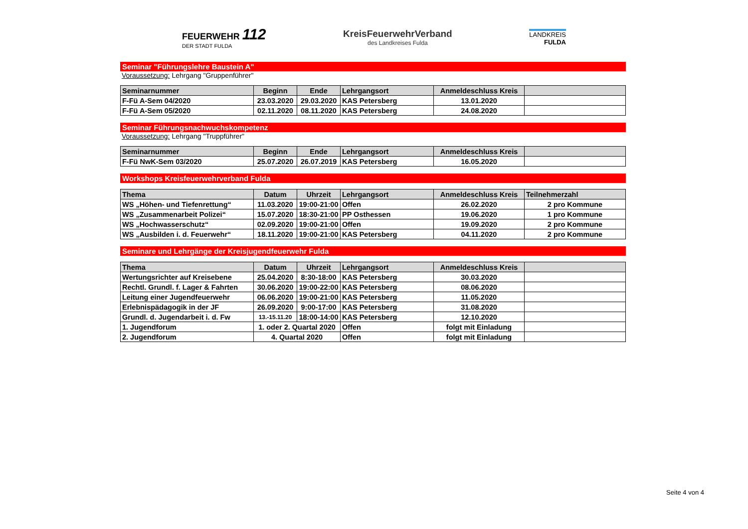FEUERWEHR 112
DER STADT FULDA
KreisFeuerwehrVerband
des Landkreises Fulda
LANDKREIS
FULDA
Seminar "Führungslehre Baustein A"
Voraussetzung: Lehrgang "Gruppenführer"
| Seminarnummer | Beginn | Ende | Lehrgangsort | Anmeldeschluss Kreis | |
| --- | --- | --- | --- | --- | --- |
| F-Fü A-Sem 04/2020 | 23.03.2020 | 29.03.2020 | KAS Petersberg | 13.01.2020 | |
| F-Fü A-Sem 05/2020 | 02.11.2020 | 08.11.2020 | KAS Petersberg | 24.08.2020 | |
Seminar Führungsnachwuchskompetenz
Voraussetzung: Lehrgang "Truppführer"
| Seminarnummer | Beginn | Ende | Lehrgangsort | Anmeldeschluss Kreis | |
| --- | --- | --- | --- | --- | --- |
| F-Fü NwK-Sem 03/2020 | 25.07.2020 | 26.07.2019 | KAS Petersberg | 16.05.2020 | |
Workshops Kreisfeuerwehrverband Fulda
| Thema | Datum | Uhrzeit | Lehrgangsort | Anmeldeschluss Kreis | Teilnehmerzahl |
| --- | --- | --- | --- | --- | --- |
| WS „Höhen- und Tiefenrettung“ | 11.03.2020 | 19:00-21:00 | Offen | 26.02.2020 | 2 pro Kommune |
| WS „Zusammenarbeit Polizei“ | 15.07.2020 | 18:30-21:00 | PP Osthessen | 19.06.2020 | 1 pro Kommune |
| WS „Hochwasserschutz“ | 02.09.2020 | 19:00-21:00 | Offen | 19.09.2020 | 2 pro Kommune |
| WS „Ausbilden i. d. Feuerwehr“ | 18.11.2020 | 19:00-21:00 | KAS Petersberg | 04.11.2020 | 2 pro Kommune |
Seminare und Lehrgänge der Kreisjugendfeuerwehr Fulda
| Thema | Datum | Uhrzeit | Lehrgangsort | Anmeldeschluss Kreis | |
| --- | --- | --- | --- | --- | --- |
| Wertungsrichter auf Kreisebene | 25.04.2020 | 8:30-18:00 | KAS Petersberg | 30.03.2020 | |
| Rechtl. Grundl. f. Lager & Fahrten | 30.06.2020 | 19:00-22:00 | KAS Petersberg | 08.06.2020 | |
| Leitung einer Jugendfeuerwehr | 06.06.2020 | 19:00-21:00 | KAS Petersberg | 11.05.2020 | |
| Erlebnispädagogik in der JF | 26.09.2020 | 9:00-17:00 | KAS Petersberg | 31.08.2020 | |
| Grundl. d. Jugendarbeit i. d. Fw | 13.-15.11.20 | 18:00-14:00 | KAS Petersberg | 12.10.2020 | |
| 1. Jugendforum | 1. oder 2. Quartal 2020 | | Offen | folgt mit Einladung | |
| 2. Jugendforum | 4. Quartal 2020 | | Offen | folgt mit Einladung | |
Seite 4 von 4